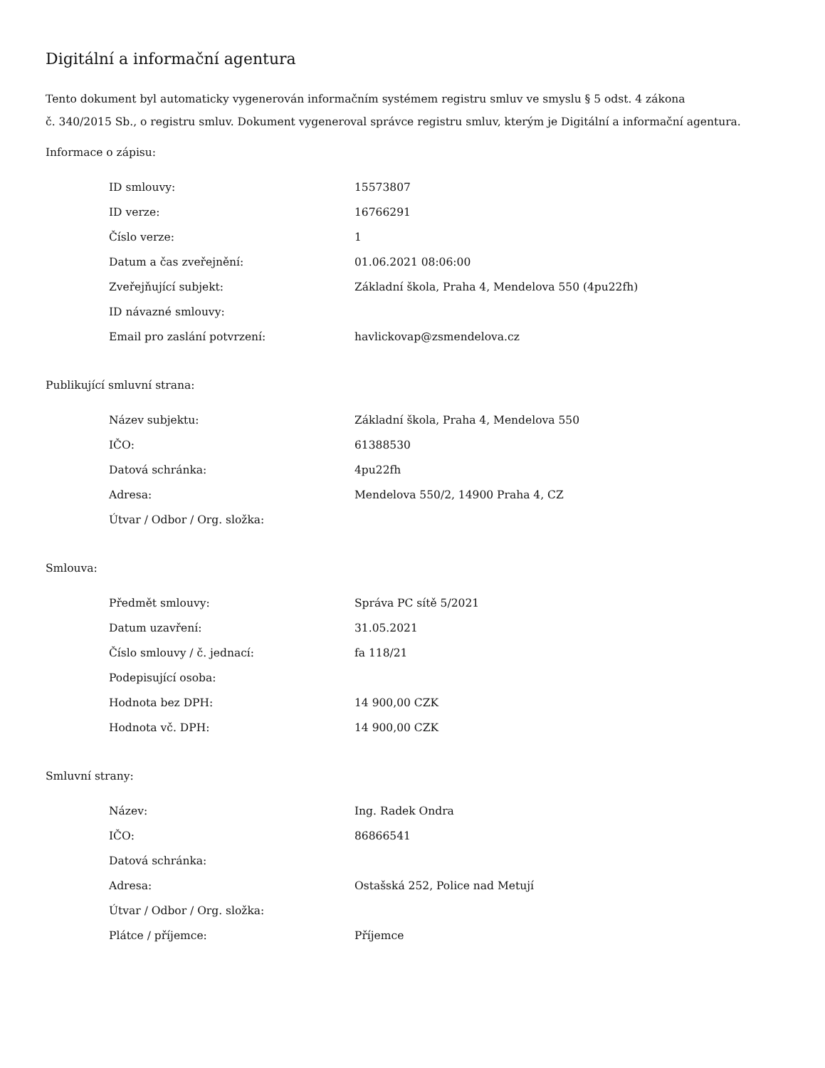Digitální a informační agentura
Tento dokument byl automaticky vygenerován informačním systémem registru smluv ve smyslu § 5 odst. 4 zákona
č. 340/2015 Sb., o registru smluv. Dokument vygeneroval správce registru smluv, kterým je Digitální a informační agentura.
Informace o zápisu:
| ID smlouvy: | 15573807 |
| ID verze: | 16766291 |
| Číslo verze: | 1 |
| Datum a čas zveřejnění: | 01.06.2021 08:06:00 |
| Zveřejňující subjekt: | Základní škola, Praha 4, Mendelova 550 (4pu22fh) |
| ID návazné smlouvy: | |
| Email pro zaslání potvrzení: | havlickovap@zsmendelova.cz |
Publikující smluvní strana:
| Název subjektu: | Základní škola, Praha 4, Mendelova 550 |
| IČO: | 61388530 |
| Datová schránka: | 4pu22fh |
| Adresa: | Mendelova 550/2, 14900 Praha 4, CZ |
| Útvar / Odbor / Org. složka: | |
Smlouva:
| Předmět smlouvy: | Správa PC sítě 5/2021 |
| Datum uzavření: | 31.05.2021 |
| Číslo smlouvy / č. jednací: | fa 118/21 |
| Podepisující osoba: | |
| Hodnota bez DPH: | 14 900,00 CZK |
| Hodnota vč. DPH: | 14 900,00 CZK |
Smluvní strany:
| Název: | Ing. Radek Ondra |
| IČO: | 86866541 |
| Datová schránka: | |
| Adresa: | Ostašská 252, Police nad Metují |
| Útvar / Odbor / Org. složka: | |
| Plátce / příjemce: | Příjemce |